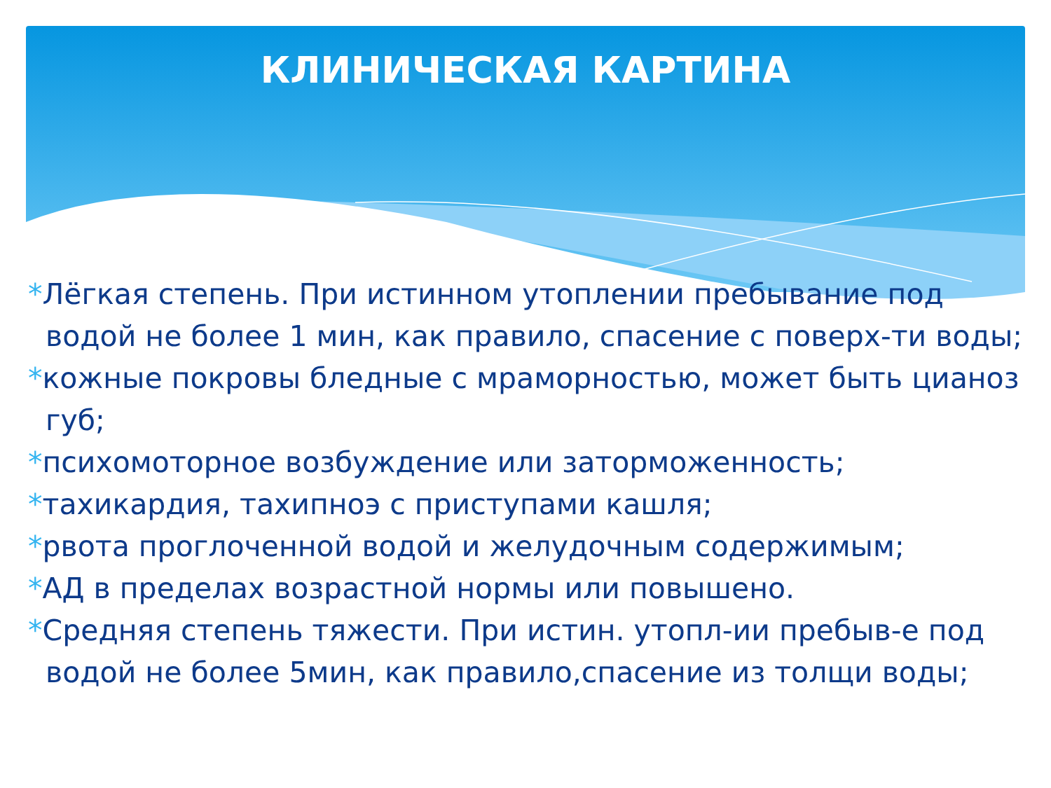КЛИНИЧЕСКАЯ КАРТИНА
*Лёгкая степень. При истинном утоплении пребывание под водой не более 1 мин, как правило, спасение с поверх-ти воды;
*кожные покровы бледные с мраморностью, может быть цианоз губ;
*психомоторное возбуждение или заторможенность;
*тахикардия, тахипноэ с приступами кашля;
*рвота проглоченной водой и желудочным содержимым;
*АД в пределах возрастной нормы или повышено.
*Средняя степень тяжести. При истин. утопл-ии пребыв-е под водой не более 5мин, как правило,спасение из толщи воды;